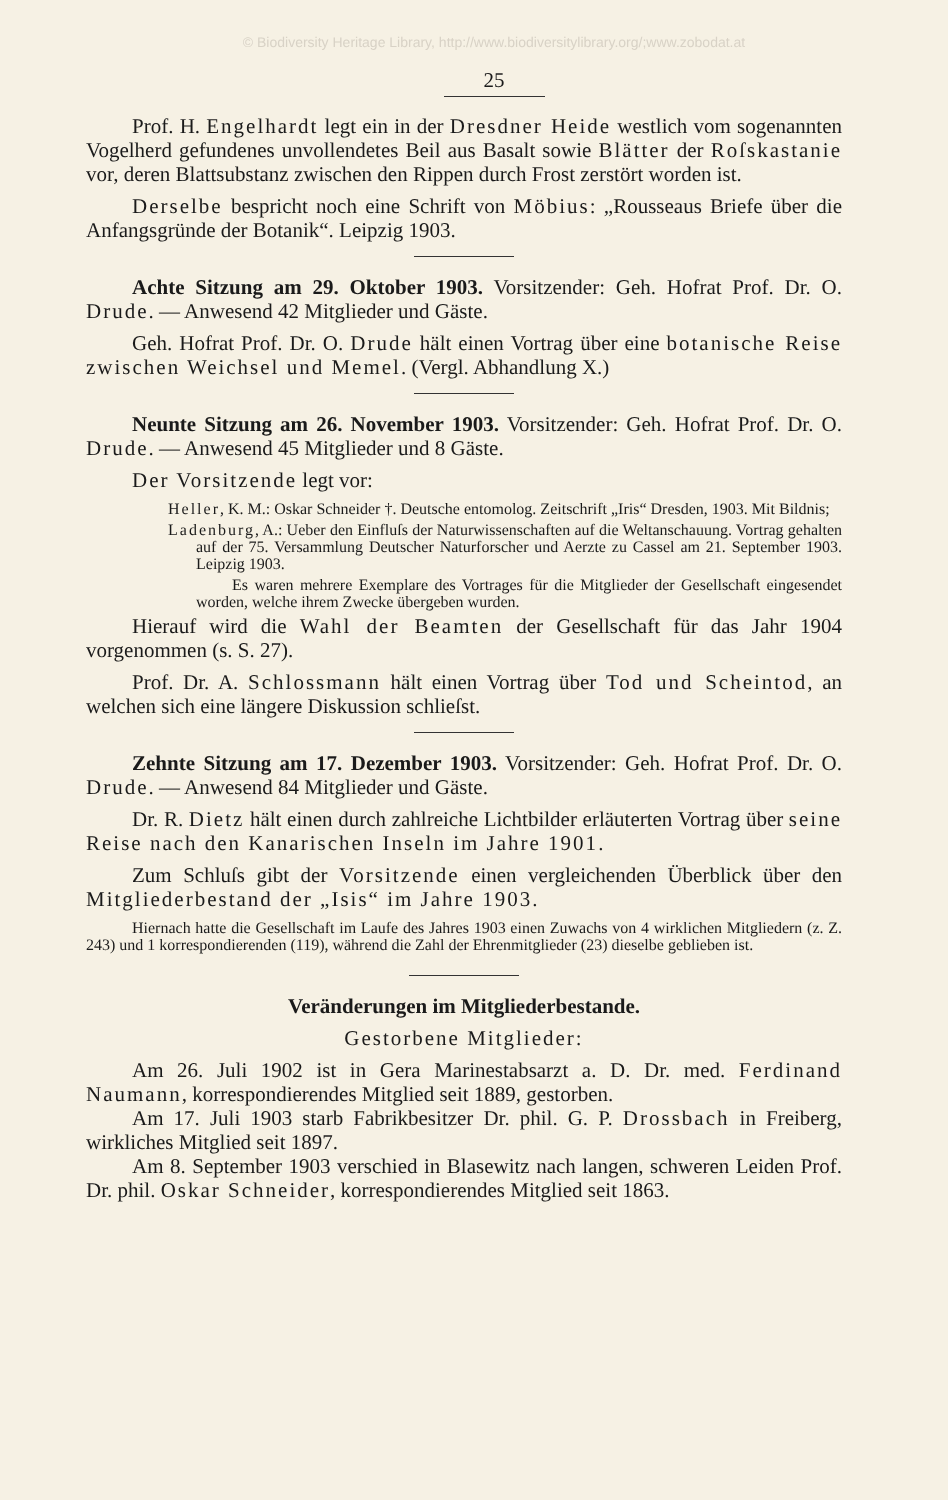© Biodiversity Heritage Library, http://www.biodiversitylibrary.org/;www.zobodat.at
25
Prof. H. Engelhardt legt ein in der Dresdner Heide westlich vom sogenannten Vogelherd gefundenes unvollendetes Beil aus Basalt sowie Blätter der Roſskastanie vor, deren Blattsubstanz zwischen den Rippen durch Frost zerstört worden ist.
Derselbe bespricht noch eine Schrift von Möbius: „Rousseaus Briefe über die Anfangsgründe der Botanik“. Leipzig 1903.
Achte Sitzung am 29. Oktober 1903. Vorsitzender: Geh. Hofrat Prof. Dr. O. Drude. — Anwesend 42 Mitglieder und Gäste.
Geh. Hofrat Prof. Dr. O. Drude hält einen Vortrag über eine botanische Reise zwischen Weichsel und Memel. (Vergl. Abhandlung X.)
Neunte Sitzung am 26. November 1903. Vorsitzender: Geh. Hofrat Prof. Dr. O. Drude. — Anwesend 45 Mitglieder und 8 Gäste.
Der Vorsitzende legt vor:
Heller, K. M.: Oskar Schneider †. Deutsche entomolog. Zeitschrift „Iris“ Dresden, 1903. Mit Bildnis;
Ladenburg, A.: Ueber den Einfluſs der Naturwissenschaften auf die Weltanschauung. Vortrag gehalten auf der 75. Versammlung Deutscher Naturforscher und Aerzte zu Cassel am 21. September 1903. Leipzig 1903.
Es waren mehrere Exemplare des Vortrages für die Mitglieder der Gesellschaft eingesendet worden, welche ihrem Zwecke übergeben wurden.
Hierauf wird die Wahl der Beamten der Gesellschaft für das Jahr 1904 vorgenommen (s. S. 27).
Prof. Dr. A. Schlossmann hält einen Vortrag über Tod und Scheintod, an welchen sich eine längere Diskussion schlieſst.
Zehnte Sitzung am 17. Dezember 1903. Vorsitzender: Geh. Hofrat Prof. Dr. O. Drude. — Anwesend 84 Mitglieder und Gäste.
Dr. R. Dietz hält einen durch zahlreiche Lichtbilder erläuterten Vortrag über seine Reise nach den Kanarischen Inseln im Jahre 1901.
Zum Schluſs gibt der Vorsitzende einen vergleichenden Überblick über den Mitgliederbestand der „Isis“ im Jahre 1903.
Hiernach hatte die Gesellschaft im Laufe des Jahres 1903 einen Zuwachs von 4 wirklichen Mitgliedern (z. Z. 243) und 1 korrespondierenden (119), während die Zahl der Ehrenmitglieder (23) dieselbe geblieben ist.
Veränderungen im Mitgliederbestande.
Gestorbene Mitglieder:
Am 26. Juli 1902 ist in Gera Marinestabsarzt a. D. Dr. med. Ferdinand Naumann, korrespondierendes Mitglied seit 1889, gestorben.
Am 17. Juli 1903 starb Fabrikbesitzer Dr. phil. G. P. Drossbach in Freiberg, wirkliches Mitglied seit 1897.
Am 8. September 1903 verschied in Blasewitz nach langen, schweren Leiden Prof. Dr. phil. Oskar Schneider, korrespondierendes Mitglied seit 1863.